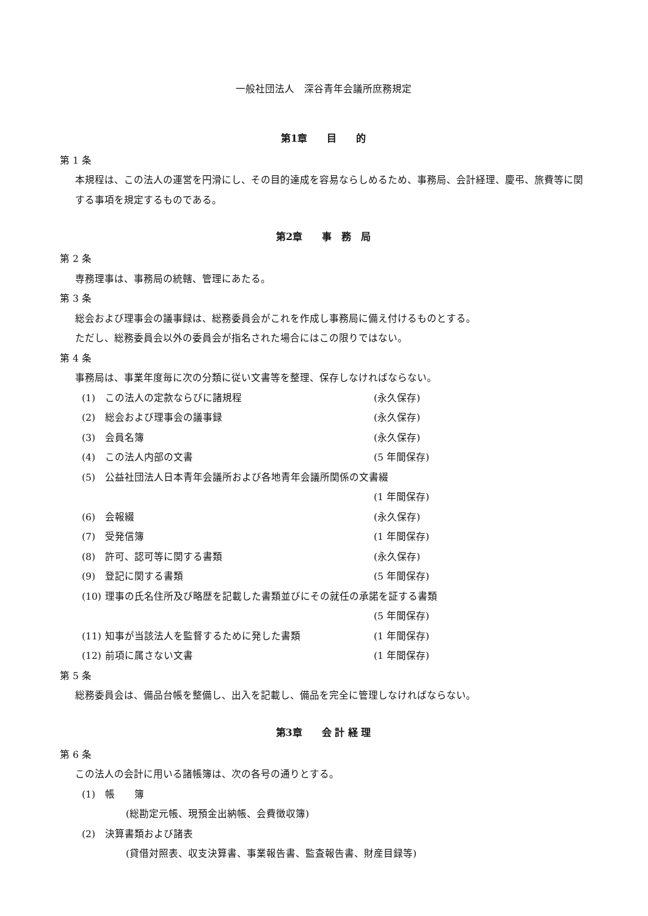一般社団法人　深谷青年会議所庶務規定
第1章　　目　　的
第 1 条
本規程は、この法人の運営を円滑にし、その目的達成を容易ならしめるため、事務局、会計経理、慶弔、旅費等に関する事項を規定するものである。
第2章　　事　務　局
第 2 条
専務理事は、事務局の統轄、管理にあたる。
第 3 条
総会および理事会の議事録は、総務委員会がこれを作成し事務局に備え付けるものとする。
ただし、総務委員会以外の委員会が指名された場合にはこの限りではない。
第 4 条
事務局は、事業年度毎に次の分類に従い文書等を整理、保存しなければならない。
(1) この法人の定款ならびに諸規程 (永久保存)
(2) 総会および理事会の議事録 (永久保存)
(3) 会員名簿 (永久保存)
(4) この法人内部の文書 (5 年間保存)
(5) 公益社団法人日本青年会議所および各地青年会議所関係の文書綴
(1 年間保存)
(6) 会報綴 (永久保存)
(7) 受発信簿 (1 年間保存)
(8) 許可、認可等に関する書類 (永久保存)
(9) 登記に関する書類 (5 年間保存)
(10) 理事の氏名住所及び略歴を記載した書類並びにその就任の承諾を証する書類
(5 年間保存)
(11) 知事が当該法人を監督するために発した書類 (1 年間保存)
(12) 前項に属さない文書 (1 年間保存)
第 5 条
総務委員会は、備品台帳を整備し、出入を記載し、備品を完全に管理しなければならない。
第3章　　会 計 経 理
第 6 条
この法人の会計に用いる諸帳簿は、次の各号の通りとする。
(1) 帳　　簿
(総勘定元帳、現預金出納帳、会費徴収簿)
(2) 決算書類および諸表
(貸借対照表、収支決算書、事業報告書、監査報告書、財産目録等)